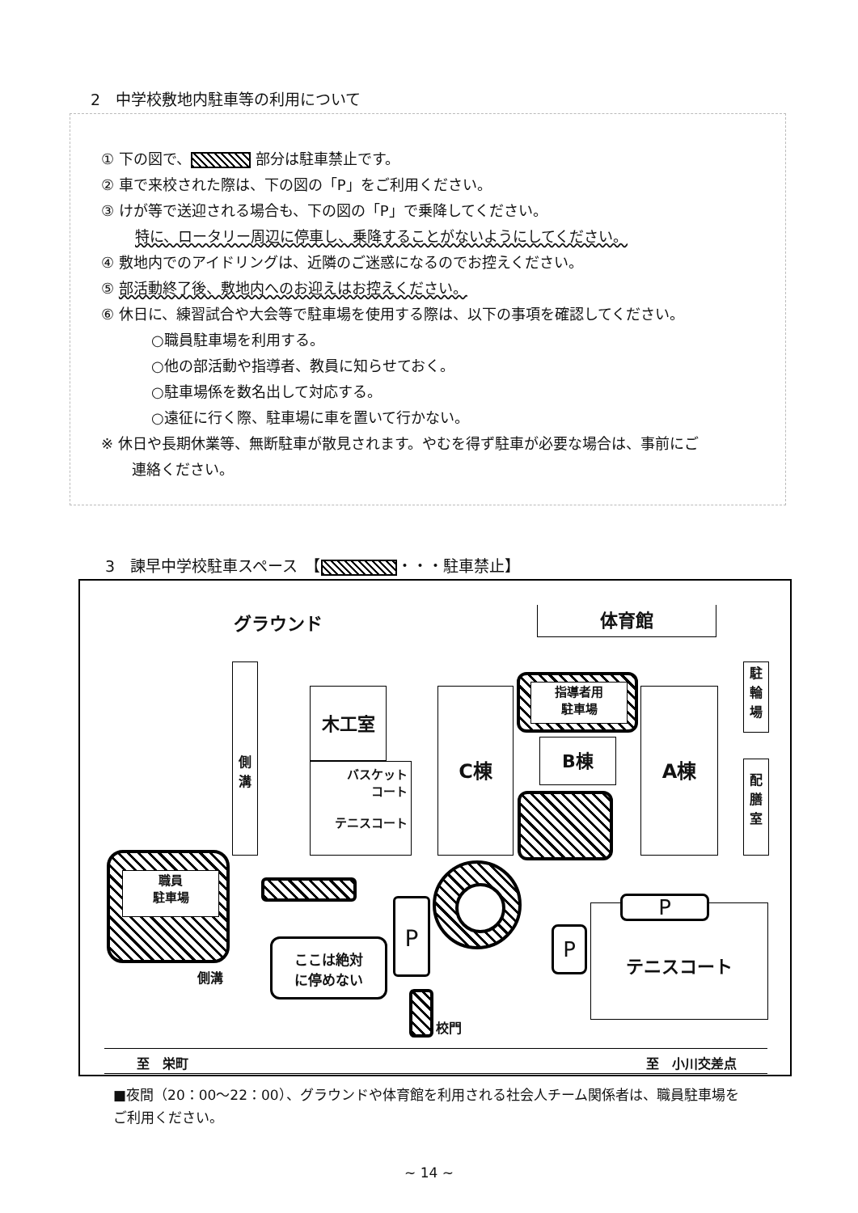2　中学校敷地内駐車等の利用について
① 下の図で、 部分は駐車禁止です。
② 車で来校された際は、下の図の「P」をご利用ください。
③ けが等で送迎される場合も、下の図の「P」で乗降してください。
特に、ロータリー周辺に停車し、乗降することがないようにしてください。
④ 敷地内でのアイドリングは、近隣のご迷惑になるのでお控えください。
⑤ 部活動終了後、敷地内へのお迎えはお控えください。
⑥ 休日に、練習試合や大会等で駐車場を使用する際は、以下の事項を確認してください。
○職員駐車場を利用する。
○他の部活動や指導者、教員に知らせておく。
○駐車場係を数名出して対応する。
○遠征に行く際、駐車場に車を置いて行かない。
※ 休日や長期休業等、無断駐車が散見されます。やむを得ず駐車が必要な場合は、事前にご
連絡ください。
3　諫早中学校駐車スペース　【 ・・・駐車禁止】
グラウンド 体育館
側
溝
木工室
バスケット
コート
テニスコート
C棟
指導者用
駐車場
B棟
A棟
駐
輪
場
配
膳
室
職員
駐車場
ここは絶対
に停めない
P
校門
テニスコート P
P
側溝
至　栄町 至　小川交差点
■夜間（20：00〜22：00）、グラウンドや体育館を利用される社会人チーム関係者は、職員駐車場を
ご利用ください。
~ 14 ~